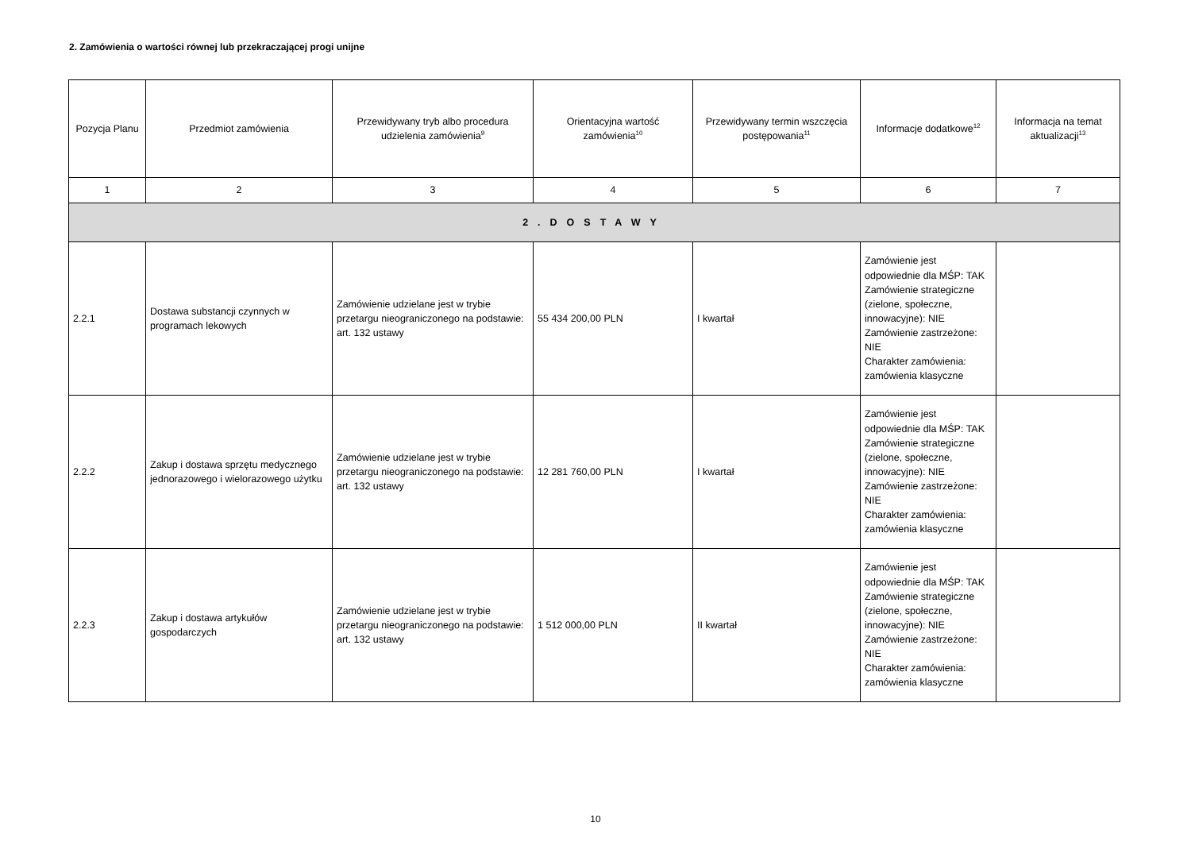2. Zamówienia o wartości równej lub przekraczającej progi unijne
| Pozycja Planu | Przedmiot zamówienia | Przewidywany tryb albo procedura udzielenia zamówienia<sup>9</sup> | Orientacyjna wartość zamówienia<sup>10</sup> | Przewidywany termin wszczęcia postępowania<sup>11</sup> | Informacje dodatkowe<sup>12</sup> | Informacja na temat aktualizacji<sup>13</sup> |
| --- | --- | --- | --- | --- | --- | --- |
| 1 | 2 | 3 | 4 | 5 | 6 | 7 |
| 2.DOSTAWY | | | | | | |
| 2.2.1 | Dostawa substancji czynnych w programach lekowych | Zamówienie udzielane jest w trybie przetargu nieograniczonego na podstawie: art. 132 ustawy | 55 434 200,00 PLN | I kwartał | Zamówienie jest odpowiednie dla MŚP: TAK Zamówienie strategiczne (zielone, społeczne, innowacyjne): NIE Zamówienie zastrzeżone: NIE Charakter zamówienia: zamówienia klasyczne | |
| 2.2.2 | Zakup i dostawa sprzętu medycznego jednorazowego i wielorazowego użytku | Zamówienie udzielane jest w trybie przetargu nieograniczonego na podstawie: art. 132 ustawy | 12 281 760,00 PLN | I kwartał | Zamówienie jest odpowiednie dla MŚP: TAK Zamówienie strategiczne (zielone, społeczne, innowacyjne): NIE Zamówienie zastrzeżone: NIE Charakter zamówienia: zamówienia klasyczne | |
| 2.2.3 | Zakup i dostawa artykułów gospodarczych | Zamówienie udzielane jest w trybie przetargu nieograniczonego na podstawie: art. 132 ustawy | 1 512 000,00 PLN | II kwartał | Zamówienie jest odpowiednie dla MŚP: TAK Zamówienie strategiczne (zielone, społeczne, innowacyjne): NIE Zamówienie zastrzeżone: NIE Charakter zamówienia: zamówienia klasyczne | |
10